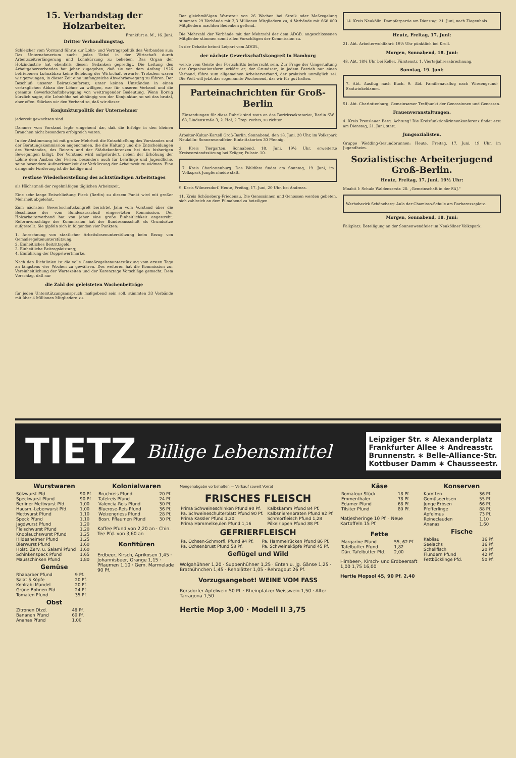15. Verbandstag der Holzarbeiter.
Frankfurt a. M., 16. Juni.
Dritter Verhandlungstag.
Schleicher vom Vorstand führte zur Lohn- und Vertragspolitik des Verbandes aus: Das Unternehmertum sucht jedes Uebel in der Wirtschaft durch Arbeitszeitverlängerung und Lohnkürzung zu beheben. Das Organ der Holzindustrie hat ebenfalls diesen Gedanken gepredigt. Die Leitung des Arbeitgeberverbandes hat jeher zugegeben, daß sie von dem Anfang 1926 betriebenen Lohnabbau keine Belebung der Wirtschaft erwarte. Trotzdem waren wir gezwungen, in dieser Zeit eine umfangreiche Abwehrbewegung zu führen. Der Beschluß unserer Beiratskonferenz, unter keinen Umständen in einen vertraglichen Abbau der Löhne zu willigen, war für unseren Verband und die gesamte Gewerkschaftsbewegung von weittragender Bedeutung. Wenn Borsig kürzlich sagte, die Lohnhöhe sei abhängig von der Konjunktur, so sei das brutal, aber offen. Stärken wir den Verband so, daß wir dieser
Konjunkturpolitik der Unternehmer
jederzeit gewachsen sind.
Dammer vom Vorstand legte eingehend dar, daß die Erfolge in den kleinen Branchen nicht besonders erfolgreich waren.
In der Abstimmung ist mit großer Mehrheit die Entschließung des Vorstandes und der Beratungskommission angenommen, die die Haltung und die Entscheidungen des Vorstandes, des Beirats und der Städtekonferenzen bei den bisherigen Bewegungen billigt. Der Vorstand wird aufgefordert, neben der Erhöhung der Löhne dem Ausbau der Ferien, besonders auch für Lehrlinge und Jugendliche, seine besondere Aufmerksamkeit der Verkürzung der Arbeitszeit zu widmen. Eine dringende Forderung ist die baldige und
restlose Wiederherstellung des achtstündigen Arbeitstages
als Höchstmaß der regelmäßigen täglichen Arbeitszeit.
Eine sehr lange Entschließung Pieck (Berlin) zu diesem Punkt wird mit großer Mehrheit abgelehnt.
Zum nächsten Gewerkschaftskongreß berichtet Jahn vom Vorstand über die Beschlüsse der vom Bundesausschuß eingesetzten Kommission. Der Holzarbeiterverband hat von jeher eine große Einheitlichkeit angestrebt. Reformvorschläge der Kommission hat der Bundesausschuß als Grundsätze aufgestellt. Sie gipfeln sich in folgenden vier Punkten:
1. Anrechnung von staatlicher Arbeitslosenunterstützung beim Bezug von Gemaßregeltenunterstützung;
2. Einheitliches Beitrittsgeld;
3. Einheitliche Beitragsleistung;
4. Einführung der Doppelwertmarke.
Nach den Richtlinien ist die volle Gemaßregeltenunterstützung vom ersten Tage an längstens vier Wochen zu gewähren. Des weiteren hat die Kommission zur Vereinheitlichung der Wartezeiten und der Karenztage Vorschläge gemacht. Dem Vorschlag, daß nur
die Zahl der geleisteten Wochenbeiträge
für jeden Unterstützungsanspruch maßgebend sein soll, stimmten 33 Verbände mit über 4 Millionen Mitgliedern zu.
Der gleichmäßigen Wartezeit von 26 Wochen bei Streik oder Maßregelung stimmten 29 Verbände mit 3,3 Millionen Mitgliedern zu, 4 Verbände mit 668 000 Mitgliedern machten Bedenken geltend.
Die Mehrzahl der Verbände mit der Mehrzahl der dem ADGB. angeschlossenen Mitglieder stimmen somit allen Vorschlägen der Kommission zu.
In der Debatte betont Leipart vom ADGB.,
der nächste Gewerkschaftskongreß in Hamburg
werde vom Geiste des Fortschritts beherrscht sein. Zur Frage der Umgestaltung der Organisationsform erklärt er, der Grundsatz, in jedem Betrieb nur einen Verband, führe zum allgemeinen Arbeiterverband, der praktisch unmöglich sei. Die Welt will jetzt das sogenannte Wochenend, das wir für gut halten.
Parteinachrichten für Groß-Berlin
Einsendungen für diese Rubrik sind stets an das Bezirkssekretariat, Berlin SW 68, Lindenstraße 3, 2. Hof, 2 Trep. rechts, zu richten.
Arbeiter-Kultur-Kartell Groß-Berlin. Sonnabend, den 18. Juni, 20 Uhr, im Volkspark Neukölln: Sonnenwendfeier. Eintrittskarten 30 Pfennig.
2. Kreis Tiergarten. Sonnabend, 18. Juni, 19½ Uhr, erweiterte Kreisvorstandssitzung bei Krüger, Pulsstr. 10.
7. Kreis Charlottenburg. Das Waldfest findet am Sonntag, 19. Juni, im Volkspark Jungfernheide statt.
9. Kreis Wilmersdorf. Heute, Freitag, 17. Juni, 20 Uhr, bei Andreas.
11. Kreis Schöneberg-Friedenau. Die Genossinnen und Genossen werden gebeten, sich zahlreich an dem Filmabend zu beteiligen.
14. Kreis Neukölln. Dampferpartie am Dienstag, 21. Juni, nach Ziegenhals.
Heute, Freitag, 17. Juni:
21. Abt. Arbeiterwohlfahrt: 19½ Uhr pünktlich bei Kroll.
Morgen, Sonnabend, 18. Juni:
48. Abt. 18½ Uhr bei Keller, Fürstenstr. 1. Vierteljahresabrechnung.
Sonntag, 19. Juni:
7. Abt. Ausflug nach Buch. 9. Abt. Familienausflug nach Wiesengrund-Saatwinkeldamm.
51. Abt. Charlottenburg. Gemeinsamer Treffpunkt der Genossinnen und Genossen.
Frauenveranstaltungen.
4. Kreis Prenzlauer Berg. Achtung! Die Kreisfunktionärinnenkonferenz findet erst am Dienstag, 21. Juni, statt.
Jungsozialisten.
Gruppe Wedding-Gesundbrunnen: Heute, Freitag, 17. Juni, 19 Uhr, im Jugendheim.
Sozialistische Arbeiterjugend Groß-Berlin.
Heute, Freitag, 17. Juni, 19½ Uhr:
Moabit I: Schule Waldenserstr. 20. „Gemeinschaft in der SAJ."
Werbebezirk Schöneberg: Aula der Chamisso-Schule am Barbarossaplatz.
Morgen, Sonnabend, 18. Juni:
Falkplatz: Beteiligung an der Sonnenwendfeier im Neuköllner Volkspark.
TIETZ
Billige Lebensmittel
Leipziger Str. ∗ Alexanderplatz
Frankfurter Allee ∗ Andreasstr.
Brunnenstr. ∗ Belle-Alliance-Str.
Kottbuser Damm ∗ Chausseestr.
Wurstwaren
| Sülzwurst Pfd. | 90 Pf. |
| Speckwurst Pfund | 90 Pf. |
| Berliner Mettwurst Pfd. | 1,00 |
| Hausm.-Leberwurst Pfd. | 1,00 |
| Mettwurst Pfund | 1,10 |
| Speck Pfund | 1,10 |
| Jagdwurst Pfund | 1,20 |
| Fleischwurst Pfund | 1,20 |
| Knoblauchswurst Pfund | 1,25 |
| Hildesheimer Pfund | 1,25 |
| Bierwurst Pfund | 1,60 |
| Holst. Zerv. u. Salami Pfund | 1,60 |
| Schinkenspeck Pfund | 1,65 |
| Mausschinken Pfund | 1,80 |
Gemüse
| Rhabarber Pfund | 9 Pf. |
| Salat 5 Köpfe | 20 Pf. |
| Kohlrabi Mandel | 20 Pf. |
| Grüne Bohnen Pfd. | 24 Pf. |
| Tomaten Pfund | 35 Pf. |
Obst
| Zitronen Dtzd. | 48 Pf. |
| Bananen Pfund | 60 Pf. |
| Ananas Pfund | 1,00 |
Kolonialwaren
| Bruchreis Pfund | 20 Pf. |
| Tafelreis Pfund | 24 Pf. |
| Valencia-Reis Pfund | 30 Pf. |
| Bluerose-Reis Pfund | 36 Pf. |
| Weizengriess Pfund | 28 Pf. |
| Bosn. Pflaumen Pfund | 30 Pf. |
Kaffee Pfund von 2,20 an · Chin. Tee Pfd. von 3,60 an
Konfitüren
Erdbeer, Kirsch, Aprikosen 1,45 · Johannisbeer, Orange 1,15 · Pflaumen 1,10 · Gem. Marmelade 90 Pf.
Mengenabgabe vorbehalten — Verkauf soweit Vorrat
FRISCHES FLEISCH
| Prima Schweineschinken Pfund 90 Pf. | Kalbskamm Pfund 84 Pf. |
| Pa. Schweineschulterblatt Pfund 90 Pf. | Kalbsnierenbraten Pfund 92 Pf. |
| Prima Kassler Pfund 1,20 | Schmorfleisch Pfund 1,28 |
| Prima Hammelkeulen Pfund 1,16 | Pökelrippen Pfund 88 Pf. |
GEFRIERFLEISCH
| Pa. Ochsen-Schmorfl. Pfund 94 Pf. | Pa. Hammelrücken Pfund 86 Pf. |
| Pa. Ochsenbrust Pfund 58 Pf. | Pa. Schweineköpfe Pfund 45 Pf. |
Geflügel und Wild
Wolgahühner 1,20 · Suppenhühner 1,25 · Enten u. jg. Gänse 1,25 · Brathühnchen 1,45 · Rehblätter 1,05 · Rehragout 26 Pf.
Vorzugsangebot! WEINE VOM FASS
Borsdorfer Apfelwein 50 Pf. · Rheinpfälzer Weisswein 1,50 · Alter Tarragona 1,50
Hertie Mop 3,00 · Modell II 3,75
Käse
| Romatour Stück | 18 Pf. |
| Emmenthaler | 78 Pf. |
| Edamer Pfund | 68 Pf. |
| Tilsiter Pfund | 80 Pf. |
Matjesheringe 10 Pf. · Neue Kartoffeln 15 Pf.
Fette
| Margarine Pfund | 55, 62 Pf. |
| Tafelbutter Pfund | 1,82 |
| Dän. Tafelbutter Pfd. | 2,00 |
Himbeer-, Kirsch- und Erdbeersaft 1,00 1,75 16,00
Hertie Mopsol 45, 90 Pf. 2,40
Konserven
| Karotten | 36 Pf. |
| Gemüseerbsen | 55 Pf. |
| Junge Erbsen | 66 Pf. |
| Pfefferlinge | 88 Pf. |
| Apfelmus | 73 Pf. |
| Reineclauden | 1,10 |
| Ananas | 1,60 |
Fische
| Kabliau | 16 Pf. |
| Seelachs | 16 Pf. |
| Schellfisch | 20 Pf. |
| Flundern Pfund | 42 Pf. |
| Fettbücklinge Pfd. | 50 Pf. |